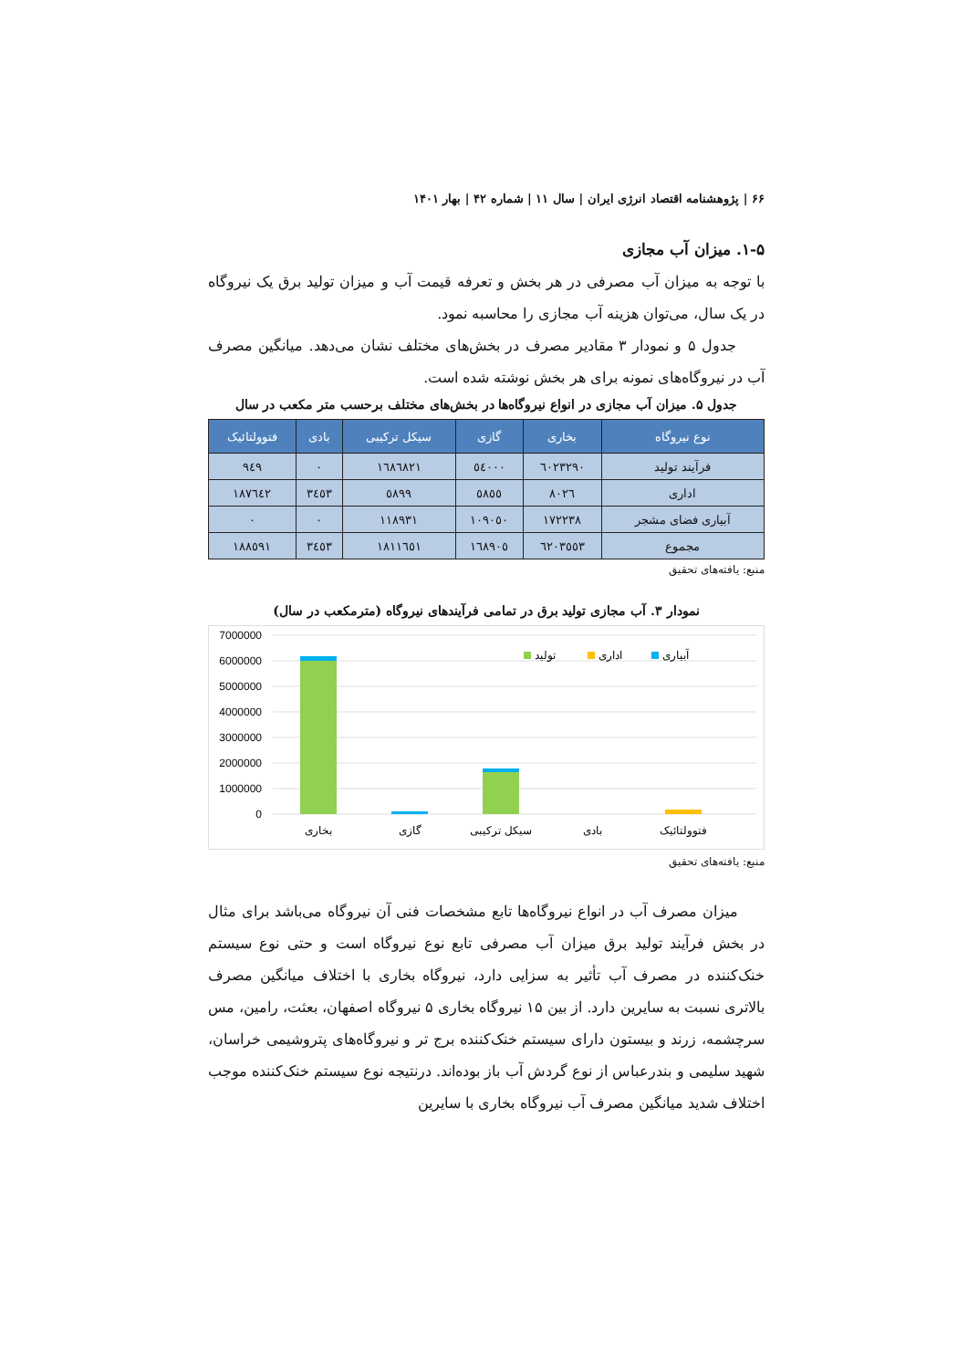۶۶ | پژوهشنامه اقتصاد انرژی ایران | سال ۱۱ | شماره ۴۲ | بهار ۱۴۰۱
۱-۵. میزان آب مجازی
با توجه به میزان آب مصرفی در هر بخش و تعرفه قیمت آب و میزان تولید برق یک نیروگاه در یک سال، می‌توان هزینه آب مجازی را محاسبه نمود.
جدول ۵ و نمودار ۳ مقادیر مصرف در بخش‌های مختلف نشان می‌دهد. میانگین مصرف آب در نیروگاه‌های نمونه برای هر بخش نوشته شده است.
جدول ۵. میزان آب مجازی در انواع نیروگاه‌ها در بخش‌های مختلف برحسب متر مکعب در سال
| نوع نیروگاه | بخاری | گازی | سیکل ترکیبی | بادی | فتوولتائیک |
| --- | --- | --- | --- | --- | --- |
| فرآیند تولید | ٦٠٢٣٢٩٠ | ٥٤٠٠٠ | ١٦٨٦٨٢١ | ٠ | ٩٤٩ |
| اداری | ٨٠٢٦ | ٥٨٥٥ | ٥٨٩٩ | ٣٤٥٣ | ١٨٧٦٤٢ |
| آبیاری فضای مشجر | ١٧٢٢٣٨ | ١٠٩٠٥٠ | ١١٨٩٣١ | ٠ | ٠ |
| مجموع | ٦٢٠٣٥٥٣ | ١٦٨٩٠٥ | ١٨١١٦٥١ | ٣٤٥٣ | ١٨٨٥٩١ |
منبع: یافته‌های تحقیق
نمودار ۳. آب مجازی تولید برق در تمامی فرآیندهای نیروگاه (مترمکعب در سال)
7000000
6000000
5000000
4000000
3000000
2000000
1000000
0
بخاری
گازی
سیکل ترکیبی
بادی
فتوولتائیک
تولید
اداری
آبیاری
منبع: یافته‌های تحقیق
میزان مصرف آب در انواع نیروگاه‌ها تابع مشخصات فنی آن نیروگاه می‌باشد برای مثال در بخش فرآیند تولید برق میزان آب مصرفی تابع نوع نیروگاه است و حتی نوع سیستم خنک‌کننده در مصرف آب تأثیر به سزایی دارد، نیروگاه بخاری با اختلاف میانگین مصرف بالاتری نسبت به سایرین دارد. از بین ۱۵ نیروگاه بخاری ۵ نیروگاه اصفهان، بعثت، رامین، مس سرچشمه، زرند و بیستون دارای سیستم خنک‌کننده برج تر و نیروگاه‌های پتروشیمی خراسان، شهید سلیمی و بندرعباس از نوع گردش آب باز بوده‌اند. درنتیجه نوع سیستم خنک‌کننده موجب اختلاف شدید میانگین مصرف آب نیروگاه بخاری با سایرین